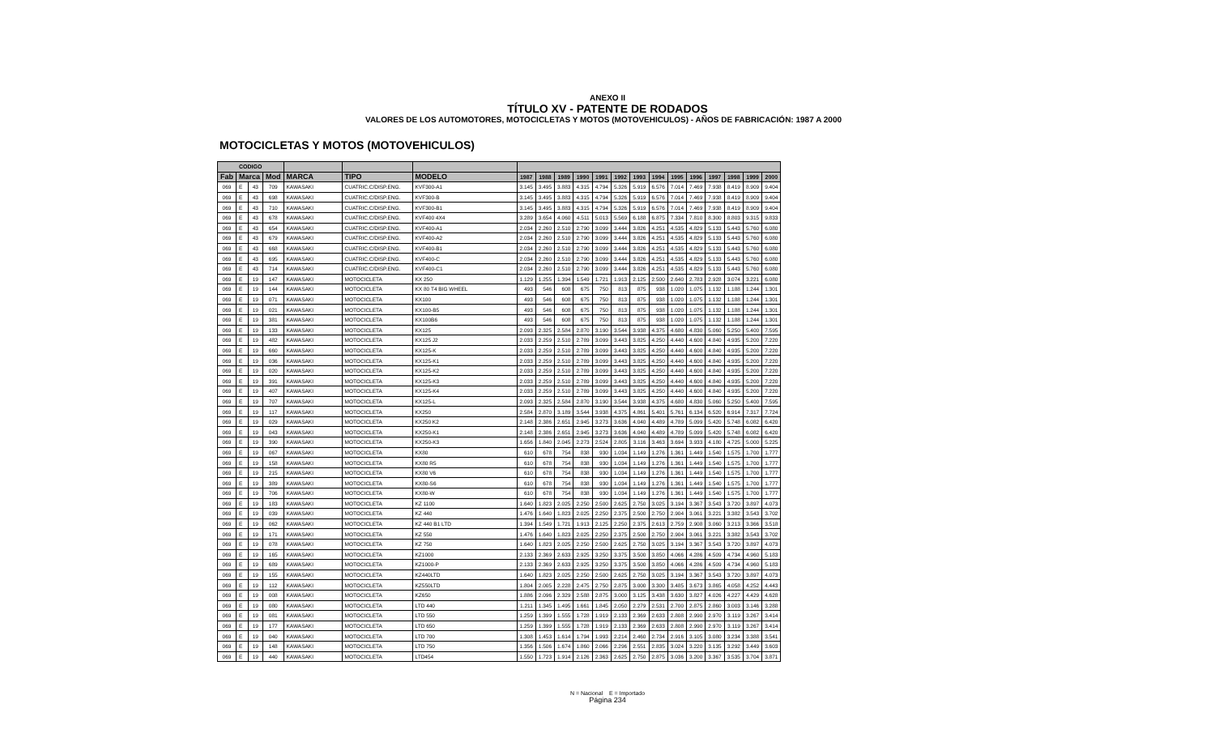ANEXO II
TÍTULO XV - PATENTE DE RODADOS
VALORES DE LOS AUTOMOTORES, MOTOCICLETAS Y MOTOS (MOTOVEHICULOS) - AÑOS DE FABRICACIÓN: 1987 A 2000
MOTOCICLETAS Y MOTOS (MOTOVEHICULOS)
| CODIGO | | | | | | | | | | | | | | | | | | | | |
| --- | --- | --- | --- | --- | --- | --- | --- | --- | --- | --- | --- | --- | --- | --- | --- | --- | --- | --- | --- | --- |
| Fab | Marca | | Mod | MARCA | TIPO | MODELO | 1987 | 1988 | 1989 | 1990 | 1991 | 1992 | 1993 | 1994 | 1995 | 1996 | 1997 | 1998 | 1999 | 2000 |
| 069 | E | 43 | 709 | KAWASAKI | CUATRIC.C/DISP.ENG. | KVF300-A1 | 3.145 | 3.495 | 3.883 | 4.315 | 4.794 | 5.326 | 5.919 | 6.576 | 7.014 | 7.469 | 7.938 | 8.419 | 8.909 | 9.404 |
| 069 | E | 43 | 698 | KAWASAKI | CUATRIC.C/DISP.ENG. | KVF300-B | 3.145 | 3.495 | 3.883 | 4.315 | 4.794 | 5.326 | 5.919 | 6.576 | 7.014 | 7.469 | 7.938 | 8.419 | 8.909 | 9.404 |
| 069 | E | 43 | 710 | KAWASAKI | CUATRIC.C/DISP.ENG. | KVF300-B1 | 3.145 | 3.495 | 3.883 | 4.315 | 4.794 | 5.326 | 5.919 | 6.576 | 7.014 | 7.469 | 7.938 | 8.419 | 8.909 | 9.404 |
| 069 | E | 43 | 678 | KAWASAKI | CUATRIC.C/DISP.ENG. | KVF400 4X4 | 3.289 | 3.654 | 4.060 | 4.511 | 5.013 | 5.569 | 6.188 | 6.875 | 7.334 | 7.810 | 8.300 | 8.803 | 9.315 | 9.833 |
| 069 | E | 43 | 654 | KAWASAKI | CUATRIC.C/DISP.ENG. | KVF400-A1 | 2.034 | 2.260 | 2.510 | 2.790 | 3.099 | 3.444 | 3.826 | 4.251 | 4.535 | 4.829 | 5.133 | 5.443 | 5.760 | 6.080 |
| 069 | E | 43 | 679 | KAWASAKI | CUATRIC.C/DISP.ENG. | KVF400-A2 | 2.034 | 2.260 | 2.510 | 2.790 | 3.099 | 3.444 | 3.826 | 4.251 | 4.535 | 4.829 | 5.133 | 5.443 | 5.760 | 6.080 |
| 069 | E | 43 | 668 | KAWASAKI | CUATRIC.C/DISP.ENG. | KVF400-B1 | 2.034 | 2.260 | 2.510 | 2.790 | 3.099 | 3.444 | 3.826 | 4.251 | 4.535 | 4.829 | 5.133 | 5.443 | 5.760 | 6.080 |
| 069 | E | 43 | 695 | KAWASAKI | CUATRIC.C/DISP.ENG. | KVF400-C | 2.034 | 2.260 | 2.510 | 2.790 | 3.099 | 3.444 | 3.826 | 4.251 | 4.535 | 4.829 | 5.133 | 5.443 | 5.760 | 6.080 |
| 069 | E | 43 | 714 | KAWASAKI | CUATRIC.C/DISP.ENG. | KVF400-C1 | 2.034 | 2.260 | 2.510 | 2.790 | 3.099 | 3.444 | 3.826 | 4.251 | 4.535 | 4.829 | 5.133 | 5.443 | 5.760 | 6.080 |
| 069 | E | 19 | 147 | KAWASAKI | MOTOCICLETA | KX 250 | 1.129 | 1.255 | 1.394 | 1.549 | 1.721 | 1.913 | 2.125 | 2.500 | 2.640 | 2.783 | 2.928 | 3.074 | 3.221 | 6.080 |
| 069 | E | 19 | 144 | KAWASAKI | MOTOCICLETA | KX 80 T4 BIG WHEEL | 493 | 546 | 608 | 675 | 750 | 813 | 875 | 938 | 1.020 | 1.075 | 1.132 | 1.188 | 1.244 | 1.301 |
| 069 | E | 19 | 071 | KAWASAKI | MOTOCICLETA | KX100 | 493 | 546 | 608 | 675 | 750 | 813 | 875 | 938 | 1.020 | 1.075 | 1.132 | 1.188 | 1.244 | 1.301 |
| 069 | E | 19 | 021 | KAWASAKI | MOTOCICLETA | KX100-B5 | 493 | 546 | 608 | 675 | 750 | 813 | 875 | 938 | 1.020 | 1.075 | 1.132 | 1.188 | 1.244 | 1.301 |
| 069 | E | 19 | 381 | KAWASAKI | MOTOCICLETA | KX100B6 | 493 | 546 | 608 | 675 | 750 | 813 | 875 | 938 | 1.020 | 1.075 | 1.132 | 1.188 | 1.244 | 1.301 |
| 069 | E | 19 | 133 | KAWASAKI | MOTOCICLETA | KX125 | 2.093 | 2.325 | 2.584 | 2.870 | 3.190 | 3.544 | 3.938 | 4.375 | 4.680 | 4.830 | 5.060 | 5.250 | 5.400 | 7.595 |
| 069 | E | 19 | 482 | KAWASAKI | MOTOCICLETA | KX125 J2 | 2.033 | 2.259 | 2.510 | 2.789 | 3.099 | 3.443 | 3.825 | 4.250 | 4.440 | 4.600 | 4.840 | 4.935 | 5.200 | 7.220 |
| 069 | E | 19 | 660 | KAWASAKI | MOTOCICLETA | KX125-K | 2.033 | 2.259 | 2.510 | 2.789 | 3.099 | 3.443 | 3.825 | 4.250 | 4.440 | 4.600 | 4.840 | 4.935 | 5.200 | 7.220 |
| 069 | E | 19 | 036 | KAWASAKI | MOTOCICLETA | KX125-K1 | 2.033 | 2.259 | 2.510 | 2.789 | 3.099 | 3.443 | 3.825 | 4.250 | 4.440 | 4.600 | 4.840 | 4.935 | 5.200 | 7.220 |
| 069 | E | 19 | 020 | KAWASAKI | MOTOCICLETA | KX125-K2 | 2.033 | 2.259 | 2.510 | 2.789 | 3.099 | 3.443 | 3.825 | 4.250 | 4.440 | 4.600 | 4.840 | 4.935 | 5.200 | 7.220 |
| 069 | E | 19 | 391 | KAWASAKI | MOTOCICLETA | KX125-K3 | 2.033 | 2.259 | 2.510 | 2.789 | 3.099 | 3.443 | 3.825 | 4.250 | 4.440 | 4.600 | 4.840 | 4.935 | 5.200 | 7.220 |
| 069 | E | 19 | 407 | KAWASAKI | MOTOCICLETA | KX125-K4 | 2.033 | 2.259 | 2.510 | 2.789 | 3.099 | 3.443 | 3.825 | 4.250 | 4.440 | 4.600 | 4.840 | 4.935 | 5.200 | 7.220 |
| 069 | E | 19 | 707 | KAWASAKI | MOTOCICLETA | KX125-L | 2.093 | 2.325 | 2.584 | 2.870 | 3.190 | 3.544 | 3.938 | 4.375 | 4.680 | 4.830 | 5.060 | 5.250 | 5.400 | 7.595 |
| 069 | E | 19 | 117 | KAWASAKI | MOTOCICLETA | KX250 | 2.584 | 2.870 | 3.189 | 3.544 | 3.938 | 4.375 | 4.861 | 5.401 | 5.761 | 6.134 | 6.520 | 6.914 | 7.317 | 7.724 |
| 069 | E | 19 | 029 | KAWASAKI | MOTOCICLETA | KX250 K2 | 2.148 | 2.386 | 2.651 | 2.945 | 3.273 | 3.636 | 4.040 | 4.489 | 4.789 | 5.099 | 5.420 | 5.748 | 6.082 | 6.420 |
| 069 | E | 19 | 043 | KAWASAKI | MOTOCICLETA | KX250-K1 | 2.148 | 2.386 | 2.651 | 2.945 | 3.273 | 3.636 | 4.040 | 4.489 | 4.789 | 5.099 | 5.420 | 5.748 | 6.082 | 6.420 |
| 069 | E | 19 | 390 | KAWASAKI | MOTOCICLETA | KX250-K3 | 1.656 | 1.840 | 2.045 | 2.273 | 2.524 | 2.805 | 3.116 | 3.463 | 3.694 | 3.933 | 4.180 | 4.725 | 5.000 | 5.225 |
| 069 | E | 19 | 067 | KAWASAKI | MOTOCICLETA | KX80 | 610 | 678 | 754 | 838 | 930 | 1.034 | 1.149 | 1.276 | 1.361 | 1.449 | 1.540 | 1.575 | 1.700 | 1.777 |
| 069 | E | 19 | 158 | KAWASAKI | MOTOCICLETA | KX80 R5 | 610 | 678 | 754 | 838 | 930 | 1.034 | 1.149 | 1.276 | 1.361 | 1.449 | 1.540 | 1.575 | 1.700 | 1.777 |
| 069 | E | 19 | 215 | KAWASAKI | MOTOCICLETA | KX80 V6 | 610 | 678 | 754 | 838 | 930 | 1.034 | 1.149 | 1.276 | 1.361 | 1.449 | 1.540 | 1.575 | 1.700 | 1.777 |
| 069 | E | 19 | 389 | KAWASAKI | MOTOCICLETA | KX80-S6 | 610 | 678 | 754 | 838 | 930 | 1.034 | 1.149 | 1.276 | 1.361 | 1.449 | 1.540 | 1.575 | 1.700 | 1.777 |
| 069 | E | 19 | 706 | KAWASAKI | MOTOCICLETA | KX80-W | 610 | 678 | 754 | 838 | 930 | 1.034 | 1.149 | 1.276 | 1.361 | 1.449 | 1.540 | 1.575 | 1.700 | 1.777 |
| 069 | E | 19 | 183 | KAWASAKI | MOTOCICLETA | KZ 1100 | 1.640 | 1.823 | 2.025 | 2.250 | 2.500 | 2.625 | 2.750 | 3.025 | 3.194 | 3.367 | 3.543 | 3.720 | 3.897 | 4.073 |
| 069 | E | 19 | 039 | KAWASAKI | MOTOCICLETA | KZ 440 | 1.476 | 1.640 | 1.823 | 2.025 | 2.250 | 2.375 | 2.500 | 2.750 | 2.904 | 3.061 | 3.221 | 3.382 | 3.543 | 3.702 |
| 069 | E | 19 | 062 | KAWASAKI | MOTOCICLETA | KZ 440 B1 LTD | 1.394 | 1.549 | 1.721 | 1.913 | 2.125 | 2.250 | 2.375 | 2.613 | 2.759 | 2.908 | 3.060 | 3.213 | 3.366 | 3.518 |
| 069 | E | 19 | 171 | KAWASAKI | MOTOCICLETA | KZ 550 | 1.476 | 1.640 | 1.823 | 2.025 | 2.250 | 2.375 | 2.500 | 2.750 | 2.904 | 3.061 | 3.221 | 3.382 | 3.543 | 3.702 |
| 069 | E | 19 | 078 | KAWASAKI | MOTOCICLETA | KZ 750 | 1.640 | 1.823 | 2.025 | 2.250 | 2.500 | 2.625 | 2.750 | 3.025 | 3.194 | 3.367 | 3.543 | 3.720 | 3.897 | 4.073 |
| 069 | E | 19 | 165 | KAWASAKI | MOTOCICLETA | KZ1000 | 2.133 | 2.369 | 2.633 | 2.925 | 3.250 | 3.375 | 3.500 | 3.850 | 4.066 | 4.286 | 4.509 | 4.734 | 4.960 | 5.183 |
| 069 | E | 19 | 689 | KAWASAKI | MOTOCICLETA | KZ1000-P | 2.133 | 2.369 | 2.633 | 2.925 | 3.250 | 3.375 | 3.500 | 3.850 | 4.066 | 4.286 | 4.509 | 4.734 | 4.960 | 5.183 |
| 069 | E | 19 | 155 | KAWASAKI | MOTOCICLETA | KZ440LTD | 1.640 | 1.823 | 2.025 | 2.250 | 2.500 | 2.625 | 2.750 | 3.025 | 3.194 | 3.367 | 3.543 | 3.720 | 3.897 | 4.073 |
| 069 | E | 19 | 112 | KAWASAKI | MOTOCICLETA | KZ550LTD | 1.804 | 2.005 | 2.228 | 2.475 | 2.750 | 2.875 | 3.000 | 3.300 | 3.485 | 3.673 | 3.865 | 4.058 | 4.252 | 4.443 |
| 069 | E | 19 | 008 | KAWASAKI | MOTOCICLETA | KZ650 | 1.886 | 2.096 | 2.329 | 2.588 | 2.875 | 3.000 | 3.125 | 3.438 | 3.630 | 3.827 | 4.026 | 4.227 | 4.429 | 4.628 |
| 069 | E | 19 | 080 | KAWASAKI | MOTOCICLETA | LTD 440 | 1.211 | 1.345 | 1.495 | 1.661 | 1.845 | 2.050 | 2.279 | 2.531 | 2.700 | 2.875 | 2.860 | 3.003 | 3.146 | 3.288 |
| 069 | E | 19 | 081 | KAWASAKI | MOTOCICLETA | LTD 550 | 1.259 | 1.399 | 1.555 | 1.728 | 1.919 | 2.133 | 2.369 | 2.633 | 2.808 | 2.990 | 2.970 | 3.119 | 3.267 | 3.414 |
| 069 | E | 19 | 177 | KAWASAKI | MOTOCICLETA | LTD 650 | 1.259 | 1.399 | 1.555 | 1.728 | 1.919 | 2.133 | 2.369 | 2.633 | 2.808 | 2.990 | 2.970 | 3.119 | 3.267 | 3.414 |
| 069 | E | 19 | 040 | KAWASAKI | MOTOCICLETA | LTD 700 | 1.308 | 1.453 | 1.614 | 1.794 | 1.993 | 2.214 | 2.460 | 2.734 | 2.916 | 3.105 | 3.080 | 3.234 | 3.388 | 3.541 |
| 069 | E | 19 | 148 | KAWASAKI | MOTOCICLETA | LTD 750 | 1.356 | 1.506 | 1.674 | 1.860 | 2.066 | 2.296 | 2.551 | 2.835 | 3.024 | 3.220 | 3.135 | 3.292 | 3.449 | 3.603 |
| 069 | E | 19 | 440 | KAWASAKI | MOTOCICLETA | LTD454 | 1.550 | 1.723 | 1.914 | 2.126 | 2.363 | 2.625 | 2.750 | 2.875 | 3.036 | 3.200 | 3.367 | 3.535 | 3.704 | 3.871 |
N = Nacional E = Importado
Página 234